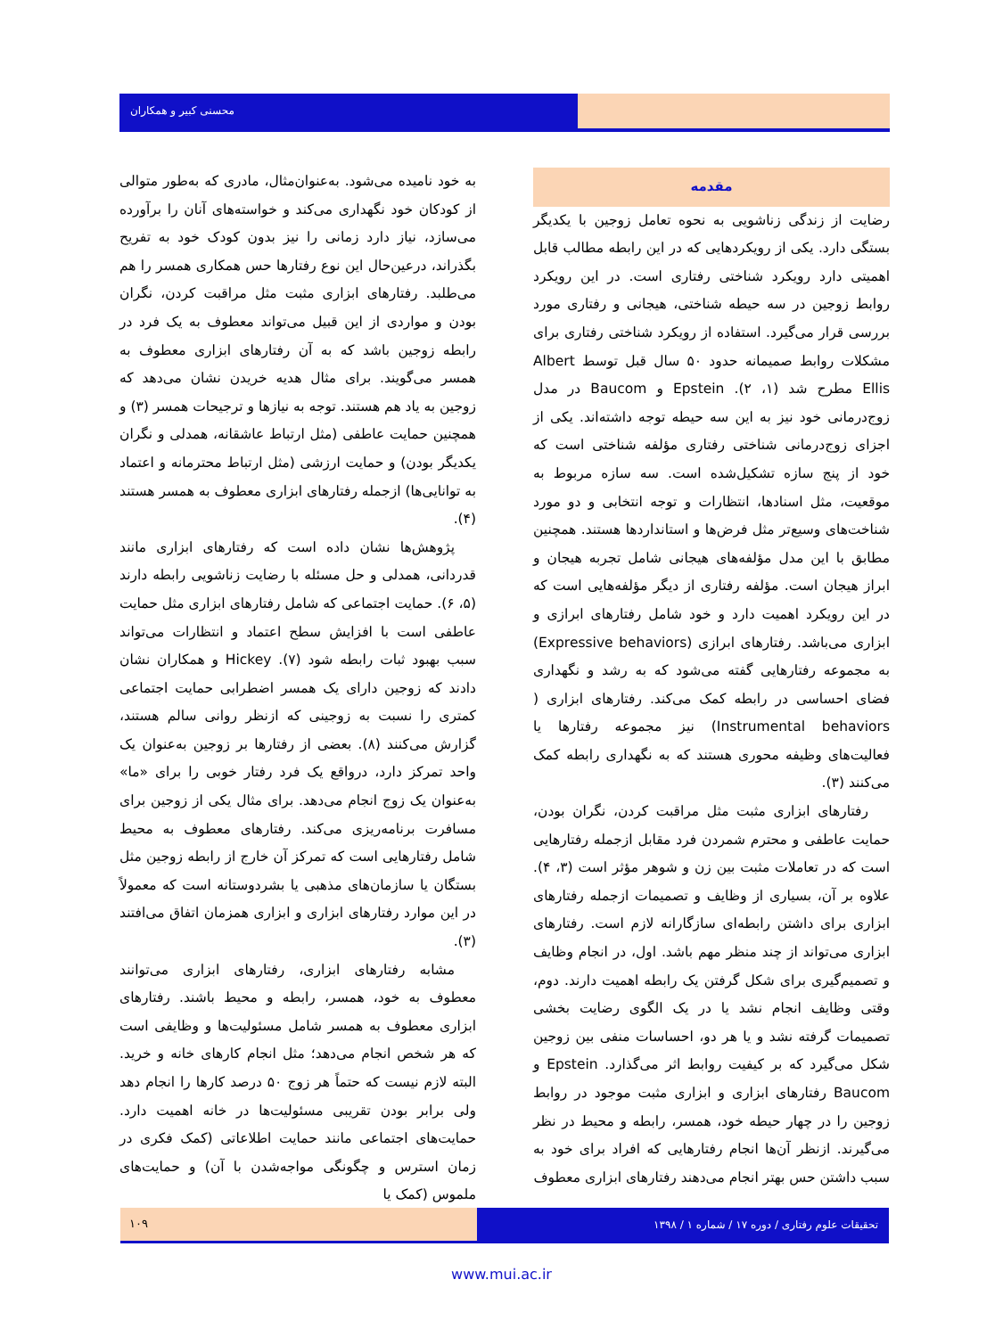محسنی کبیر و همکاران
مقدمه
رضایت از زندگی زناشویی به نحوه تعامل زوجین با یکدیگر بستگی دارد. یکی از رویکردهایی که در این رابطه مطالب قابل اهمیتی دارد رویکرد شناختی رفتاری است. در این رویکرد روابط زوجین در سه حیطه شناختی، هیجانی و رفتاری مورد بررسی قرار می‌گیرد. استفاده از رویکرد شناختی رفتاری برای مشکلات روابط صمیمانه حدود ۵۰ سال قبل توسط Albert Ellis مطرح شد (۱، ۲). Epstein و Baucom در مدل زوج‌درمانی خود نیز به این سه حیطه توجه داشته‌اند. یکی از اجزای زوج‌درمانی شناختی رفتاری مؤلفه شناختی است که خود از پنج سازه تشکیل‌شده است. سه سازه مربوط به موقعیت، مثل اسنادها، انتظارات و توجه انتخابی و دو مورد شناخت‌های وسیع‌تر مثل فرض‌ها و استانداردها هستند. همچنین مطابق با این مدل مؤلفه‌های هیجانی شامل تجربه هیجان و ابراز هیجان است. مؤلفه رفتاری از دیگر مؤلفه‌هایی است که در این رویکرد اهمیت دارد و خود شامل رفتارهای ابرازی و ابزاری می‌باشد. رفتارهای ابرازی (Expressive behaviors) به مجموعه رفتارهایی گفته می‌شود که به رشد و نگهداری فضای احساسی در رابطه کمک می‌کند. رفتارهای ابزاری ( Instrumental behaviors) نیز مجموعه رفتارها یا فعالیت‌های وظیفه محوری هستند که به نگهداری رابطه کمک می‌کنند (۳).
رفتارهای ابزاری مثبت مثل مراقبت کردن، نگران بودن، حمایت عاطفی و محترم شمردن فرد مقابل ازجمله رفتارهایی است که در تعاملات مثبت بین زن و شوهر مؤثر است (۳، ۴). علاوه بر آن، بسیاری از وظایف و تصمیمات ازجمله رفتارهای ابزاری برای داشتن رابطه‌ای سازگارانه لازم است. رفتارهای ابزاری می‌تواند از چند منظر مهم باشد. اول، در انجام وظایف و تصمیم‌گیری برای شکل گرفتن یک رابطه اهمیت دارند. دوم، وقتی وظایف انجام نشد یا در یک الگوی رضایت بخشی تصمیمات گرفته نشد و یا هر دو، احساسات منفی بین زوجین شکل می‌گیرد که بر کیفیت روابط اثر می‌گذارد. Epstein و Baucom رفتارهای ابزاری و ابزاری مثبت موجود در روابط زوجین را در چهار حیطه خود، همسر، رابطه و محیط در نظر می‌گیرند. ازنظر آن‌ها انجام رفتارهایی که افراد برای خود به سبب داشتن حس بهتر انجام می‌دهند رفتارهای ابزاری معطوف
به خود نامیده می‌شود. به‌عنوان‌مثال، مادری که به‌طور متوالی از کودکان خود نگهداری می‌کند و خواسته‌های آنان را برآورده می‌سازد، نیاز دارد زمانی را نیز بدون کودک خود به تفریح بگذراند، درعین‌حال این نوع رفتارها حس همکاری همسر را هم می‌طلبد. رفتارهای ابزاری مثبت مثل مراقبت کردن، نگران بودن و مواردی از این قبیل می‌تواند معطوف به یک فرد در رابطه زوجین باشد که به آن رفتارهای ابزاری معطوف به همسر می‌گویند. برای مثال هدیه خریدن نشان می‌دهد که زوجین به یاد هم هستند. توجه به نیازها و ترجیحات همسر (۳) و همچنین حمایت عاطفی (مثل ارتباط عاشقانه، همدلی و نگران یکدیگر بودن) و حمایت ارزشی (مثل ارتباط محترمانه و اعتماد به توانایی‌ها) ازجمله رفتارهای ابزاری معطوف به همسر هستند (۴).
پژوهش‌ها نشان داده است که رفتارهای ابزاری مانند قدردانی، همدلی و حل مسئله با رضایت زناشویی رابطه دارند (۵، ۶). حمایت اجتماعی که شامل رفتارهای ابزاری مثل حمایت عاطفی است با افزایش سطح اعتماد و انتظارات می‌تواند سبب بهبود ثبات رابطه شود (۷). Hickey و همکاران نشان دادند که زوجین دارای یک همسر اضطرابی حمایت اجتماعی کمتری را نسبت به زوجینی که ازنظر روانی سالم هستند، گزارش می‌کنند (۸). بعضی از رفتارها بر زوجین به‌عنوان یک واحد تمرکز دارد، درواقع یک فرد رفتار خوبی را برای «ما» به‌عنوان یک زوج انجام می‌دهد. برای مثال یکی از زوجین برای مسافرت برنامه‌ریزی می‌کند. رفتارهای معطوف به محیط شامل رفتارهایی است که تمرکز آن خارج از رابطه زوجین مثل بستگان یا سازمان‌های مذهبی یا بشردوستانه است که معمولاً در این موارد رفتارهای ابزاری و ابزاری همزمان اتفاق می‌افتند (۳).
مشابه رفتارهای ابزاری، رفتارهای ابزاری می‌توانند معطوف به خود، همسر، رابطه و محیط باشند. رفتارهای ابزاری معطوف به همسر شامل مسئولیت‌ها و وظایفی است که هر شخص انجام می‌دهد؛ مثل انجام کارهای خانه و خرید. البته لازم نیست که حتماً هر زوج ۵۰ درصد کارها را انجام دهد ولی برابر بودن تقریبی مسئولیت‌ها در خانه اهمیت دارد. حمایت‌های اجتماعی مانند حمایت اطلاعاتی (کمک فکری در زمان استرس و چگونگی مواجه‌شدن با آن) و حمایت‌های ملموس (کمک یا
۱۰۹ تحقیقات علوم رفتاری / دوره ۱۷ / شماره ۱ / ۱۳۹۸
www.mui.ac.ir